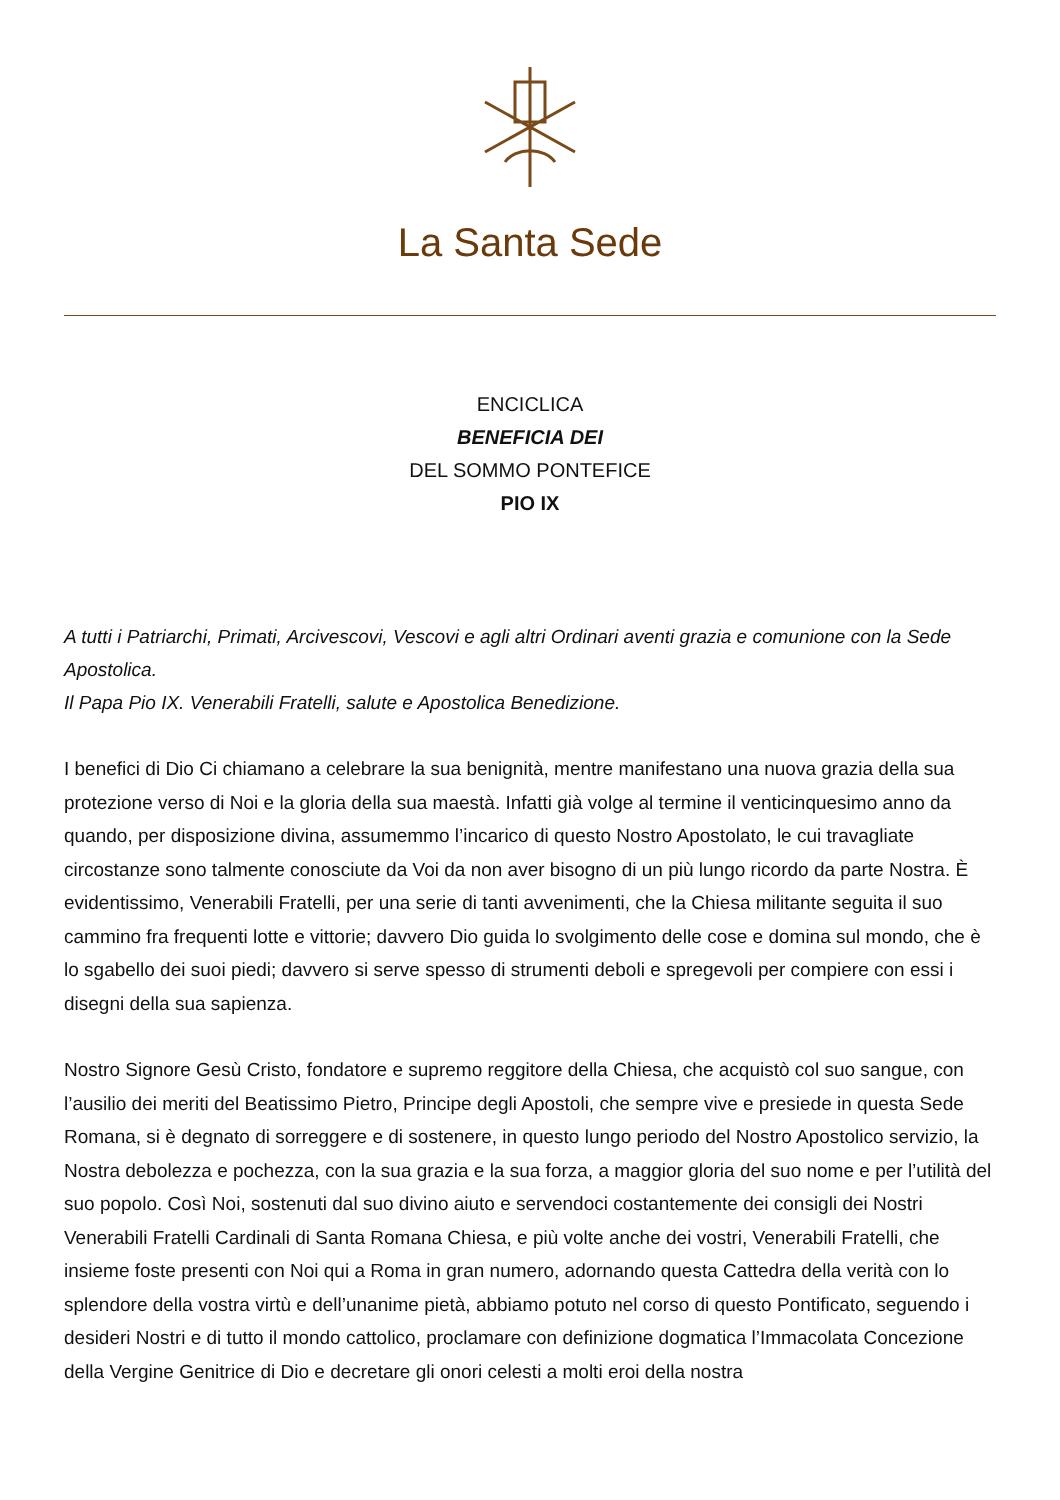La Santa Sede
ENCICLICA
BENEFICIA DEI
DEL SOMMO PONTEFICE
PIO IX
A tutti i Patriarchi, Primati, Arcivescovi, Vescovi e agli altri Ordinari aventi grazia e comunione con la Sede Apostolica.
Il Papa Pio IX. Venerabili Fratelli, salute e Apostolica Benedizione.
I benefici di Dio Ci chiamano a celebrare la sua benignità, mentre manifestano una nuova grazia della sua protezione verso di Noi e la gloria della sua maestà. Infatti già volge al termine il venticinquesimo anno da quando, per disposizione divina, assumemmo l’incarico di questo Nostro Apostolato, le cui travagliate circostanze sono talmente conosciute da Voi da non aver bisogno di un più lungo ricordo da parte Nostra. È evidentissimo, Venerabili Fratelli, per una serie di tanti avvenimenti, che la Chiesa militante seguita il suo cammino fra frequenti lotte e vittorie; davvero Dio guida lo svolgimento delle cose e domina sul mondo, che è lo sgabello dei suoi piedi; davvero si serve spesso di strumenti deboli e spregevoli per compiere con essi i disegni della sua sapienza.
Nostro Signore Gesù Cristo, fondatore e supremo reggitore della Chiesa, che acquistò col suo sangue, con l’ausilio dei meriti del Beatissimo Pietro, Principe degli Apostoli, che sempre vive e presiede in questa Sede Romana, si è degnato di sorreggere e di sostenere, in questo lungo periodo del Nostro Apostolico servizio, la Nostra debolezza e pochezza, con la sua grazia e la sua forza, a maggior gloria del suo nome e per l’utilità del suo popolo. Così Noi, sostenuti dal suo divino aiuto e servendoci costantemente dei consigli dei Nostri Venerabili Fratelli Cardinali di Santa Romana Chiesa, e più volte anche dei vostri, Venerabili Fratelli, che insieme foste presenti con Noi qui a Roma in gran numero, adornando questa Cattedra della verità con lo splendore della vostra virtù e dell’unanime pietà, abbiamo potuto nel corso di questo Pontificato, seguendo i desideri Nostri e di tutto il mondo cattolico, proclamare con definizione dogmatica l’Immacolata Concezione della Vergine Genitrice di Dio e decretare gli onori celesti a molti eroi della nostra